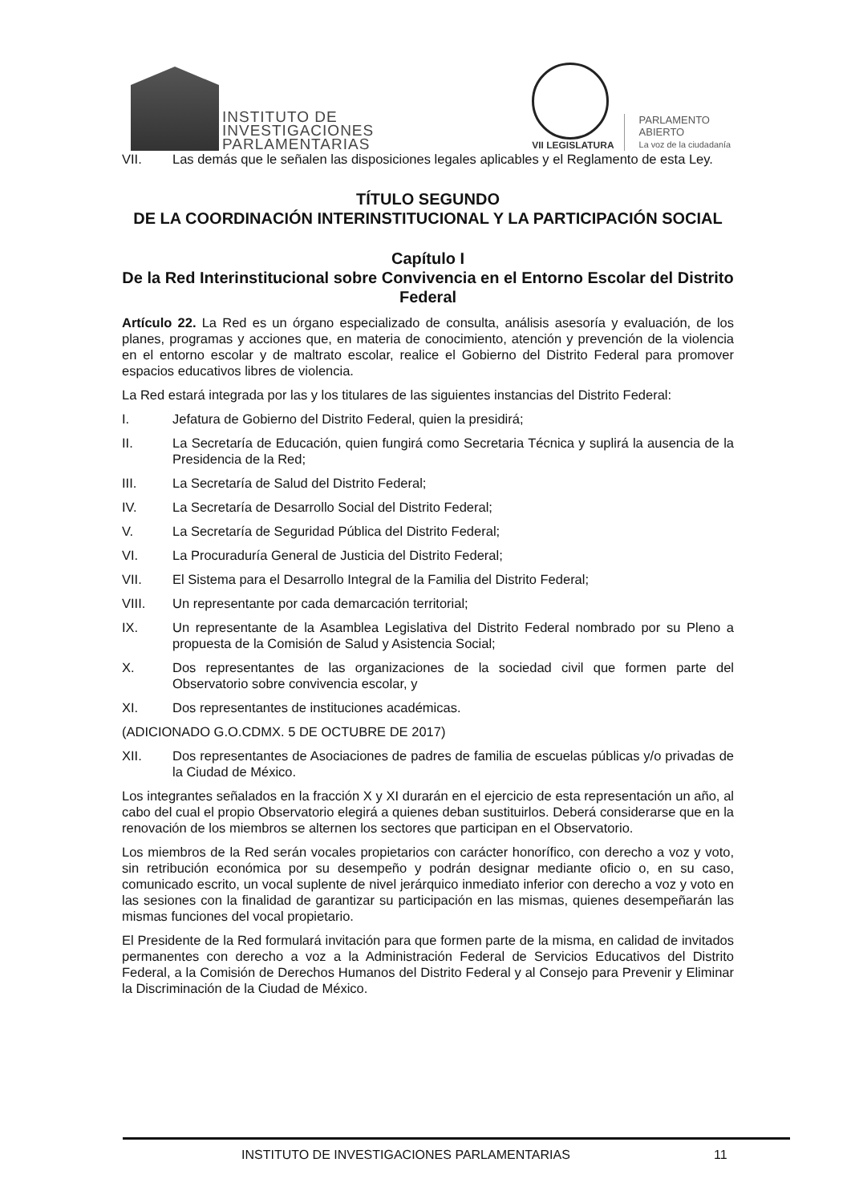INSTITUTO DE
INVESTIGACIONES
PARLAMENTARIAS
VII LEGISLATURA
PARLAMENTO
ABIERTO
La voz de la ciudadanía
VII. Las demás que le señalen las disposiciones legales aplicables y el Reglamento de esta Ley.
TÍTULO SEGUNDO
DE LA COORDINACIÓN INTERINSTITUCIONAL Y LA PARTICIPACIÓN SOCIAL
Capítulo I
De la Red Interinstitucional sobre Convivencia en el Entorno Escolar del Distrito Federal
Artículo 22. La Red es un órgano especializado de consulta, análisis asesoría y evaluación, de los planes, programas y acciones que, en materia de conocimiento, atención y prevención de la violencia en el entorno escolar y de maltrato escolar, realice el Gobierno del Distrito Federal para promover espacios educativos libres de violencia.
La Red estará integrada por las y los titulares de las siguientes instancias del Distrito Federal:
I. Jefatura de Gobierno del Distrito Federal, quien la presidirá;
II. La Secretaría de Educación, quien fungirá como Secretaria Técnica y suplirá la ausencia de la Presidencia de la Red;
III. La Secretaría de Salud del Distrito Federal;
IV. La Secretaría de Desarrollo Social del Distrito Federal;
V. La Secretaría de Seguridad Pública del Distrito Federal;
VI. La Procuraduría General de Justicia del Distrito Federal;
VII. El Sistema para el Desarrollo Integral de la Familia del Distrito Federal;
VIII. Un representante por cada demarcación territorial;
IX. Un representante de la Asamblea Legislativa del Distrito Federal nombrado por su Pleno a propuesta de la Comisión de Salud y Asistencia Social;
X. Dos representantes de las organizaciones de la sociedad civil que formen parte del Observatorio sobre convivencia escolar, y
XI. Dos representantes de instituciones académicas.
(ADICIONADO G.O.CDMX. 5 DE OCTUBRE DE 2017)
XII. Dos representantes de Asociaciones de padres de familia de escuelas públicas y/o privadas de la Ciudad de México.
Los integrantes señalados en la fracción X y XI durarán en el ejercicio de esta representación un año, al cabo del cual el propio Observatorio elegirá a quienes deban sustituirlos. Deberá considerarse que en la renovación de los miembros se alternen los sectores que participan en el Observatorio.
Los miembros de la Red serán vocales propietarios con carácter honorífico, con derecho a voz y voto, sin retribución económica por su desempeño y podrán designar mediante oficio o, en su caso, comunicado escrito, un vocal suplente de nivel jerárquico inmediato inferior con derecho a voz y voto en las sesiones con la finalidad de garantizar su participación en las mismas, quienes desempeñarán las mismas funciones del vocal propietario.
El Presidente de la Red formulará invitación para que formen parte de la misma, en calidad de invitados permanentes con derecho a voz a la Administración Federal de Servicios Educativos del Distrito Federal, a la Comisión de Derechos Humanos del Distrito Federal y al Consejo para Prevenir y Eliminar la Discriminación de la Ciudad de México.
INSTITUTO DE INVESTIGACIONES PARLAMENTARIAS 11